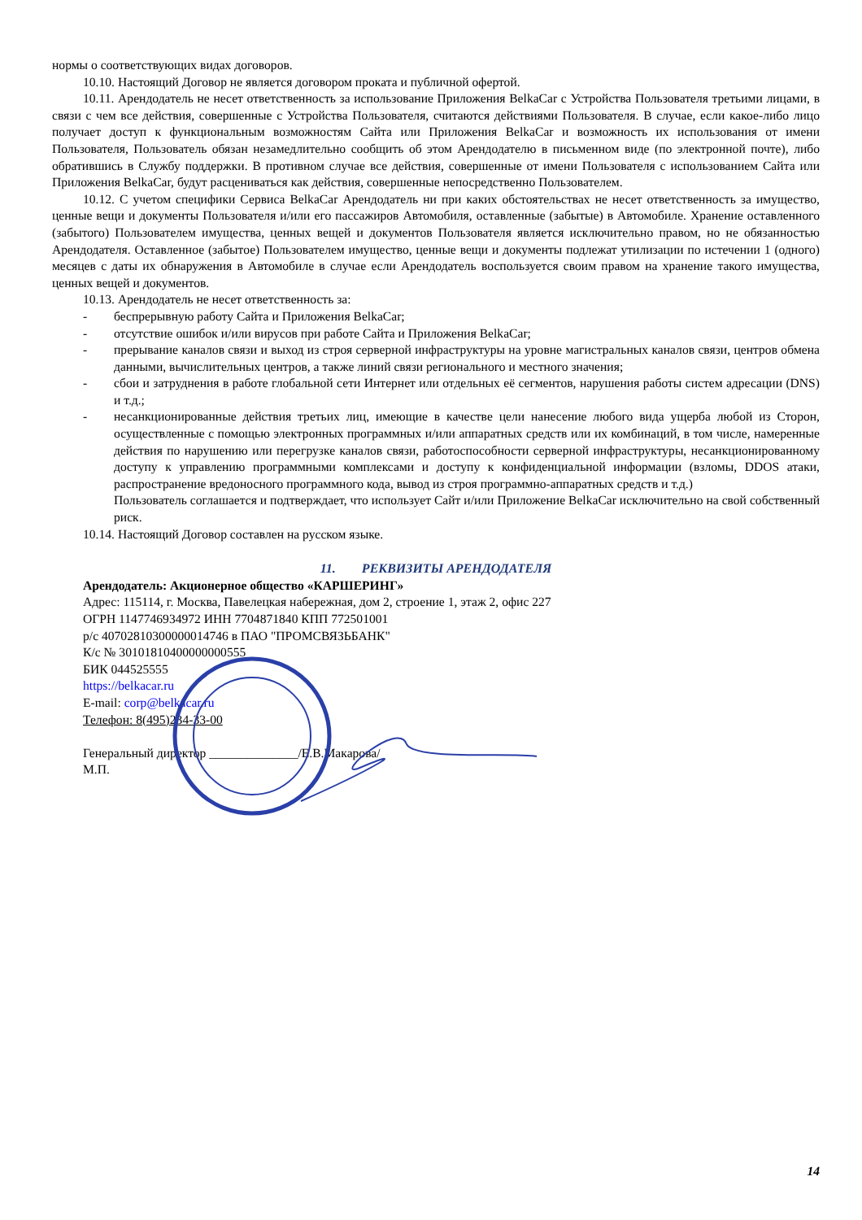нормы о соответствующих видах договоров.
10.10. Настоящий Договор не является договором проката и публичной офертой.
10.11. Арендодатель не несет ответственность за использование Приложения BelkaCar с Устройства Пользователя третьими лицами, в связи с чем все действия, совершенные с Устройства Пользователя, считаются действиями Пользователя. В случае, если какое-либо лицо получает доступ к функциональным возможностям Сайта или Приложения BelkaCar и возможность их использования от имени Пользователя, Пользователь обязан незамедлительно сообщить об этом Арендодателю в письменном виде (по электронной почте), либо обратившись в Службу поддержки. В противном случае все действия, совершенные от имени Пользователя с использованием Сайта или Приложения BelkaCar, будут расцениваться как действия, совершенные непосредственно Пользователем.
10.12. С учетом специфики Сервиса BelkaCar Арендодатель ни при каких обстоятельствах не несет ответственность за имущество, ценные вещи и документы Пользователя и/или его пассажиров Автомобиля, оставленные (забытые) в Автомобиле. Хранение оставленного (забытого) Пользователем имущества, ценных вещей и документов Пользователя является исключительно правом, но не обязанностью Арендодателя. Оставленное (забытое) Пользователем имущество, ценные вещи и документы подлежат утилизации по истечении 1 (одного) месяцев с даты их обнаружения в Автомобиле в случае если Арендодатель воспользуется своим правом на хранение такого имущества, ценных вещей и документов.
10.13. Арендодатель не несет ответственность за:
- беспрерывную работу Сайта и Приложения BelkaCar;
- отсутствие ошибок и/или вирусов при работе Сайта и Приложения BelkaCar;
- прерывание каналов связи и выход из строя серверной инфраструктуры на уровне магистральных каналов связи, центров обмена данными, вычислительных центров, а также линий связи регионального и местного значения;
- сбои и затруднения в работе глобальной сети Интернет или отдельных её сегментов, нарушения работы систем адресации (DNS) и т.д.;
- несанкционированные действия третьих лиц, имеющие в качестве цели нанесение любого вида ущерба любой из Сторон, осуществленные с помощью электронных программных и/или аппаратных средств или их комбинаций, в том числе, намеренные действия по нарушению или перегрузке каналов связи, работоспособности серверной инфраструктуры, несанкционированному доступу к управлению программными комплексами и доступу к конфиденциальной информации (взломы, DDOS атаки, распространение вредоносного программного кода, вывод из строя программно-аппаратных средств и т.д.)
Пользователь соглашается и подтверждает, что использует Сайт и/или Приложение BelkaCar исключительно на свой собственный риск.
10.14. Настоящий Договор составлен на русском языке.
11. РЕКВИЗИТЫ АРЕНДОДАТЕЛЯ
Арендодатель: Акционерное общество «КАРШЕРИНГ»
Адрес: 115114, г. Москва, Павелецкая набережная, дом 2, строение 1, этаж 2, офис 227
ОГРН 1147746934972 ИНН 7704871840 КПП 772501001
р/с 40702810300000014746 в ПАО "ПРОМСВЯЗЬБАНК"
К/с № 30101810400000000555
БИК 044525555
https://belkacar.ru
E-mail: corp@belkacar.ru
Телефон: 8(495)234-33-00
Генеральный директор ______________/Е.В.Макарова/
М.П.
14